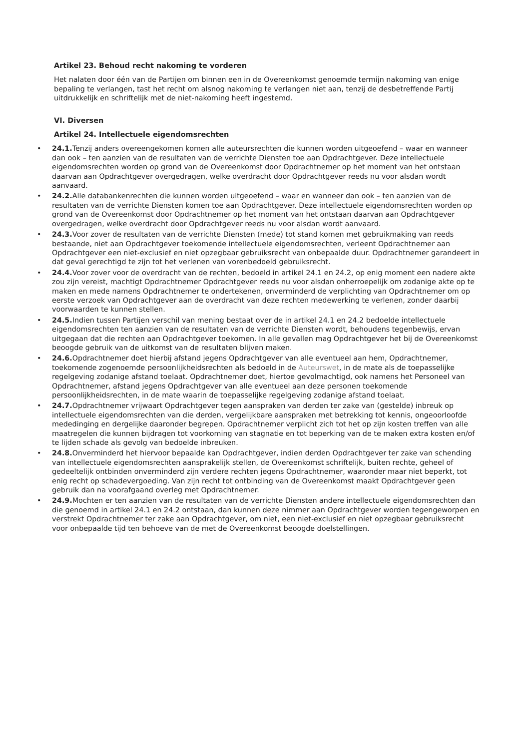Artikel 23. Behoud recht nakoming te vorderen
Het nalaten door één van de Partijen om binnen een in de Overeenkomst genoemde termijn nakoming van enige bepaling te verlangen, tast het recht om alsnog nakoming te verlangen niet aan, tenzij de desbetreffende Partij uitdrukkelijk en schriftelijk met de niet-nakoming heeft ingestemd.
VI. Diversen
Artikel 24. Intellectuele eigendomsrechten
• 24.1. Tenzij anders overeengekomen komen alle auteursrechten die kunnen worden uitgeoefend – waar en wanneer dan ook – ten aanzien van de resultaten van de verrichte Diensten toe aan Opdrachtgever. Deze intellectuele eigendomsrechten worden op grond van de Overeenkomst door Opdrachtnemer op het moment van het ontstaan daarvan aan Opdrachtgever overgedragen, welke overdracht door Opdrachtgever reeds nu voor alsdan wordt aanvaard.
• 24.2. Alle databankenrechten die kunnen worden uitgeoefend – waar en wanneer dan ook – ten aanzien van de resultaten van de verrichte Diensten komen toe aan Opdrachtgever. Deze intellectuele eigendomsrechten worden op grond van de Overeenkomst door Opdrachtnemer op het moment van het ontstaan daarvan aan Opdrachtgever overgedragen, welke overdracht door Opdrachtgever reeds nu voor alsdan wordt aanvaard.
• 24.3. Voor zover de resultaten van de verrichte Diensten (mede) tot stand komen met gebruikmaking van reeds bestaande, niet aan Opdrachtgever toekomende intellectuele eigendomsrechten, verleent Opdrachtnemer aan Opdrachtgever een niet-exclusief en niet opzegbaar gebruiksrecht van onbepaalde duur. Opdrachtnemer garandeert in dat geval gerechtigd te zijn tot het verlenen van vorenbedoeld gebruiksrecht.
• 24.4. Voor zover voor de overdracht van de rechten, bedoeld in artikel 24.1 en 24.2, op enig moment een nadere akte zou zijn vereist, machtigt Opdrachtnemer Opdrachtgever reeds nu voor alsdan onherroepelijk om zodanige akte op te maken en mede namens Opdrachtnemer te ondertekenen, onverminderd de verplichting van Opdrachtnemer om op eerste verzoek van Opdrachtgever aan de overdracht van deze rechten medewerking te verlenen, zonder daarbij voorwaarden te kunnen stellen.
• 24.5. Indien tussen Partijen verschil van mening bestaat over de in artikel 24.1 en 24.2 bedoelde intellectuele eigendomsrechten ten aanzien van de resultaten van de verrichte Diensten wordt, behoudens tegenbewijs, ervan uitgegaan dat die rechten aan Opdrachtgever toekomen. In alle gevallen mag Opdrachtgever het bij de Overeenkomst beoogde gebruik van de uitkomst van de resultaten blijven maken.
• 24.6. Opdrachtnemer doet hierbij afstand jegens Opdrachtgever van alle eventueel aan hem, Opdrachtnemer, toekomende zogenoemde persoonlijkheidsrechten als bedoeld in de Auteurswet, in de mate als de toepasselijke regelgeving zodanige afstand toelaat. Opdrachtnemer doet, hiertoe gevolmachtigd, ook namens het Personeel van Opdrachtnemer, afstand jegens Opdrachtgever van alle eventueel aan deze personen toekomende persoonlijkheidsrechten, in de mate waarin de toepasselijke regelgeving zodanige afstand toelaat.
• 24.7. Opdrachtnemer vrijwaart Opdrachtgever tegen aanspraken van derden ter zake van (gestelde) inbreuk op intellectuele eigendomsrechten van die derden, vergelijkbare aanspraken met betrekking tot kennis, ongeoorloofde mededinging en dergelijke daaronder begrepen. Opdrachtnemer verplicht zich tot het op zijn kosten treffen van alle maatregelen die kunnen bijdragen tot voorkoming van stagnatie en tot beperking van de te maken extra kosten en/of te lijden schade als gevolg van bedoelde inbreuken.
• 24.8. Onverminderd het hiervoor bepaalde kan Opdrachtgever, indien derden Opdrachtgever ter zake van schending van intellectuele eigendomsrechten aansprakelijk stellen, de Overeenkomst schriftelijk, buiten rechte, geheel of gedeeltelijk ontbinden onverminderd zijn verdere rechten jegens Opdrachtnemer, waaronder maar niet beperkt, tot enig recht op schadevergoeding. Van zijn recht tot ontbinding van de Overeenkomst maakt Opdrachtgever geen gebruik dan na voorafgaand overleg met Opdrachtnemer.
• 24.9. Mochten er ten aanzien van de resultaten van de verrichte Diensten andere intellectuele eigendomsrechten dan die genoemd in artikel 24.1 en 24.2 ontstaan, dan kunnen deze nimmer aan Opdrachtgever worden tegengeworpen en verstrekt Opdrachtnemer ter zake aan Opdrachtgever, om niet, een niet-exclusief en niet opzegbaar gebruiksrecht voor onbepaalde tijd ten behoeve van de met de Overeenkomst beoogde doelstellingen.